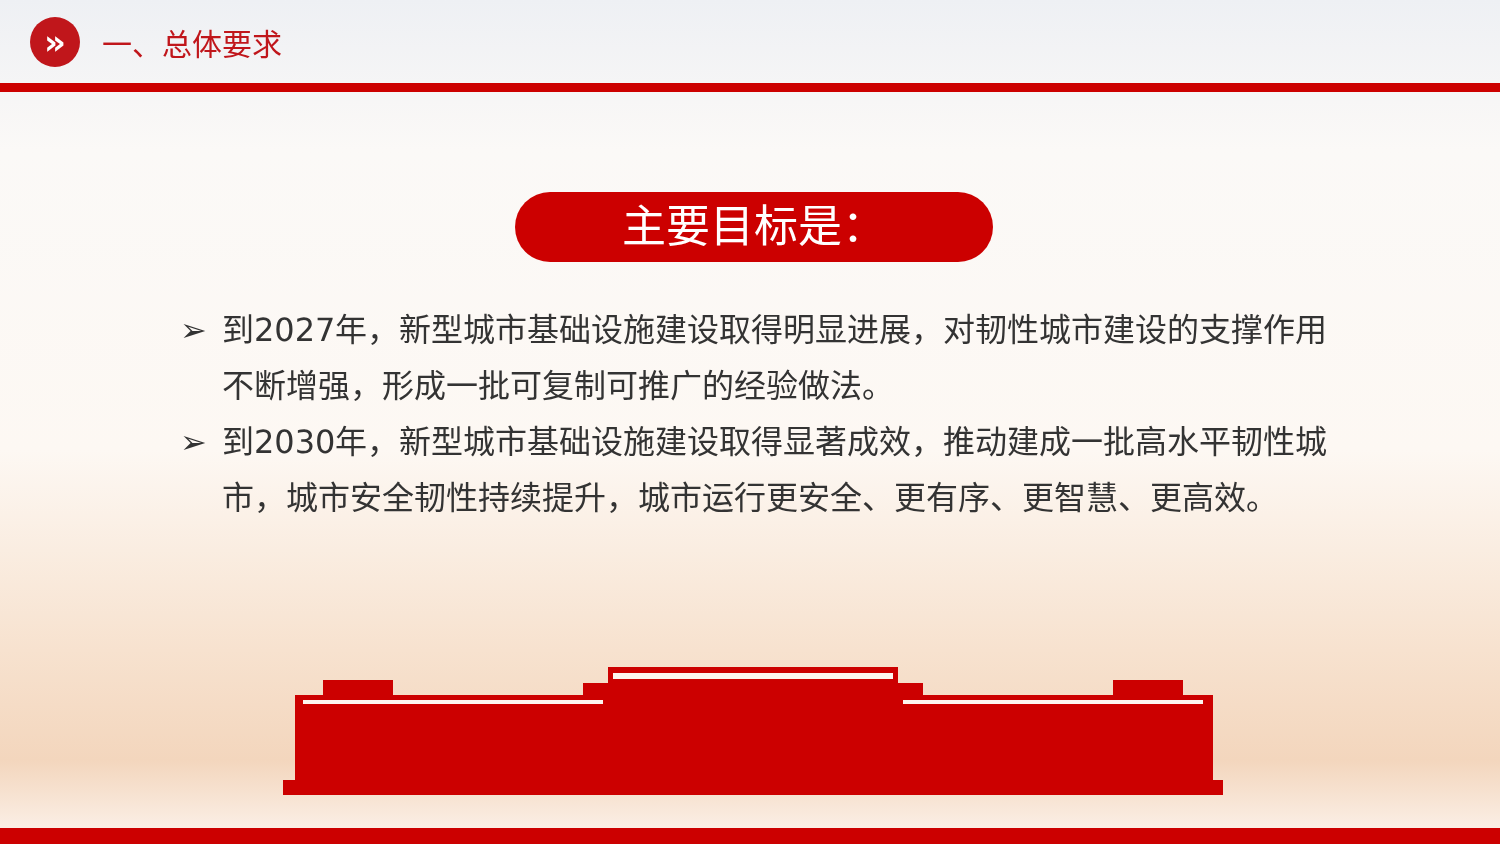»
一、总体要求
主要目标是：
➢ 到2027年，新型城市基础设施建设取得明显进展，对韧性城市建设的支撑作用不断增强，形成一批可复制可推广的经验做法。
➢ 到2030年，新型城市基础设施建设取得显著成效，推动建成一批高水平韧性城市，城市安全韧性持续提升，城市运行更安全、更有序、更智慧、更高效。